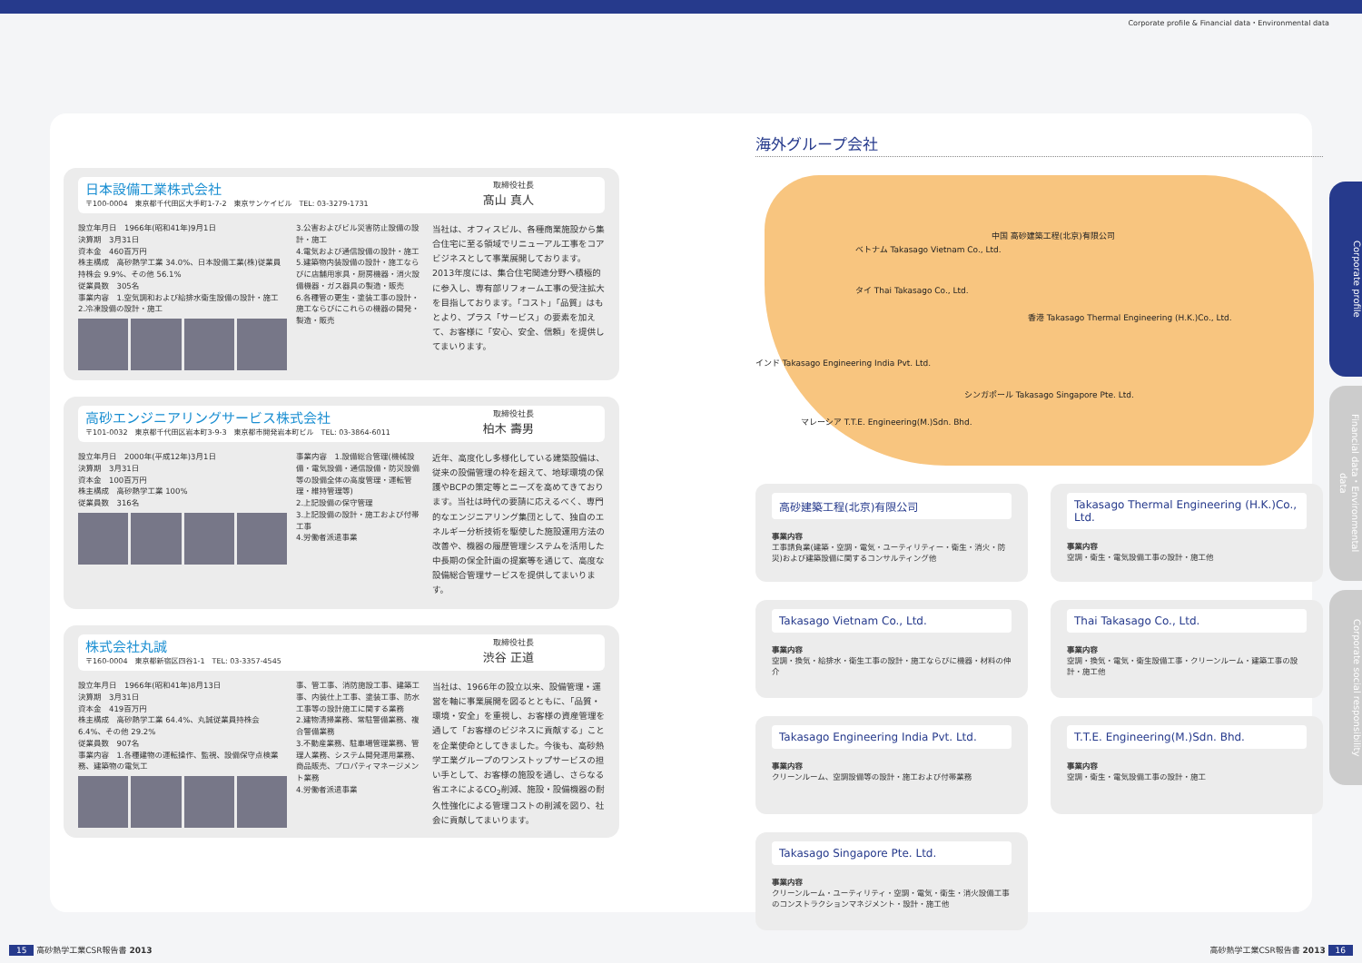Corporate profile & Financial data・Environmental data
日本設備工業株式会社
〒100-0004　東京都千代田区大手町1-7-2　東京サンケイビル　TEL: 03-3279-1731
取締役社長
髙山 真人
設立年月日　1966年(昭和41年)9月1日
決算期　3月31日
資本金　460百万円
株主構成　高砂熱学工業 34.0%、日本設備工業(株)従業員持株会 9.9%、その他 56.1%
従業員数　305名
事業内容　1.空気調和および給排水衛生設備の設計・施工
2.冷凍設備の設計・施工
3.公害およびビル災害防止設備の設計・施工
4.電気および通信設備の設計・施工
5.建築物内装設備の設計・施工ならびに店舗用家具・厨房機器・消火設備機器・ガス器具の製造・販売
6.各種管の更生・塗装工事の設計・施工ならびにこれらの機器の開発・製造・販売
当社は、オフィスビル、各種商業施設から集合住宅に至る領域でリニューアル工事をコアビジネスとして事業展開しております。2013年度には、集合住宅関連分野へ積極的に参入し、専有部リフォーム工事の受注拡大を目指しております。「コスト」「品質」はもとより、プラス「サービス」の要素を加えて、お客様に「安心、安全、信頼」を提供してまいります。
高砂エンジニアリングサービス株式会社
〒101-0032　東京都千代田区岩本町3-9-3　東京都市開発岩本町ビル　TEL: 03-3864-6011
取締役社長
柏木 壽男
設立年月日　2000年(平成12年)3月1日
決算期　3月31日
資本金　100百万円
株主構成　高砂熱学工業 100%
従業員数　316名
事業内容　1.設備総合管理(機械設備・電気設備・通信設備・防災設備等の設備全体の高度管理・運転管理・維持管理等)
2.上記設備の保守管理
3.上記設備の設計・施工および付帯工事
4.労働者派遣事業
近年、高度化し多様化している建築設備は、従来の設備管理の枠を超えて、地球環境の保護やBCPの策定等とニーズを高めてきております。当社は時代の要請に応えるべく、専門的なエンジニアリング集団として、独自のエネルギー分析技術を駆使した施設運用方法の改善や、機器の履歴管理システムを活用した中長期の保全計画の提案等を通じて、高度な設備総合管理サービスを提供してまいります。
株式会社丸誠
〒160-0004　東京都新宿区四谷1-1　TEL: 03-3357-4545
取締役社長
渋谷 正道
設立年月日　1966年(昭和41年)8月13日
決算期　3月31日
資本金　419百万円
株主構成　高砂熱学工業 64.4%、丸誠従業員持株会 6.4%、その他 29.2%
従業員数　907名
事業内容　1.各種建物の運転操作、監視、設備保守点検業務、建築物の電気工
事、管工事、消防施設工事、建築工事、内装仕上工事、塗装工事、防水工事等の設計施工に関する業務
2.建物清掃業務、常駐警備業務、複合警備業務
3.不動産業務、駐車場管理業務、管理人業務、システム開発運用業務、商品販売、プロパティマネージメント業務
4.労働者派遣事業
当社は、1966年の設立以来、設備管理・運営を軸に事業展開を図るとともに、「品質・環境・安全」を重視し、お客様の資産管理を通して「お客様のビジネスに貢献する」ことを企業使命としてきました。今後も、高砂熱学工業グループのワンストップサービスの担い手として、お客様の施設を通し、さらなる省エネによるCO<sub>2</sub>削減、施設・設備機器の耐久性強化による管理コストの削減を図り、社会に貢献してまいります。
海外グループ会社
中国 高砂建築工程(北京)有限公司
ベトナム Takasago Vietnam Co., Ltd.
タイ Thai Takasago Co., Ltd.
香港 Takasago Thermal Engineering (H.K.)Co., Ltd.
インド Takasago Engineering India Pvt. Ltd.
シンガポール Takasago Singapore Pte. Ltd.
マレーシア T.T.E. Engineering(M.)Sdn. Bhd.
高砂建築工程(北京)有限公司
事業内容
工事請負業(建築・空調・電気・ユーティリティー・衛生・消火・防災)および建築設備に関するコンサルティング他
Takasago Thermal Engineering (H.K.)Co., Ltd.
事業内容
空調・衛生・電気設備工事の設計・施工他
Takasago Vietnam Co., Ltd.
事業内容
空調・換気・給排水・衛生工事の設計・施工ならびに機器・材料の仲介
Thai Takasago Co., Ltd.
事業内容
空調・換気・電気・衛生設備工事・クリーンルーム・建築工事の設計・施工他
Takasago Engineering India Pvt. Ltd.
事業内容
クリーンルーム、空調設備等の設計・施工および付帯業務
T.T.E. Engineering(M.)Sdn. Bhd.
事業内容
空調・衛生・電気設備工事の設計・施工
Takasago Singapore Pte. Ltd.
事業内容
クリーンルーム・ユーティリティ・空調・電気・衛生・消火設備工事のコンストラクションマネジメント・設計・施工他
Corporate profile
Financial data・Environmental data
Corporate social responsibility
15 高砂熱学工業CSR報告書 2013 高砂熱学工業CSR報告書 2013 16